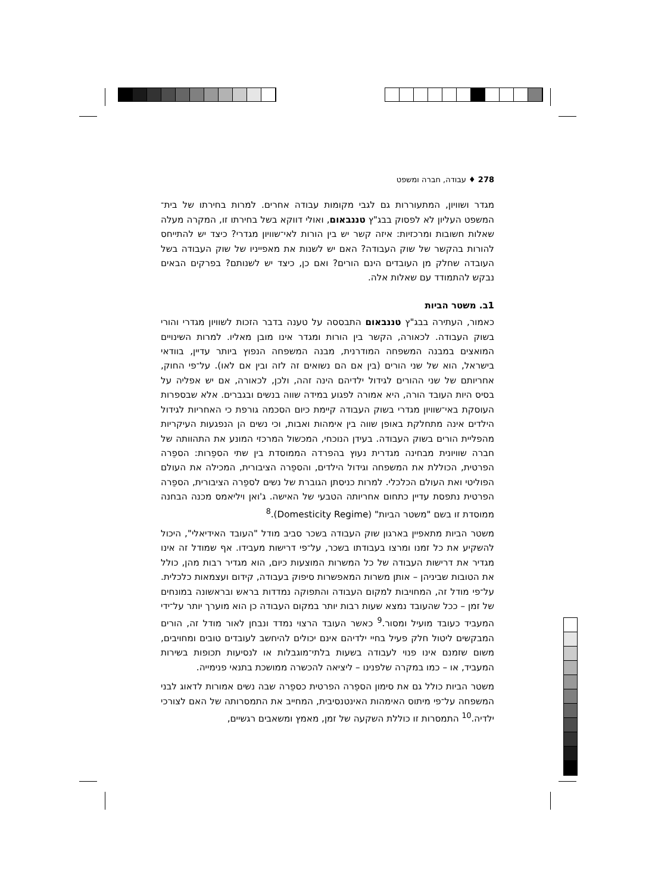278 ♦ עבודה, חברה ומשפט
מגדר ושוויון, המתעוררות גם לגבי מקומות עבודה אחרים. למרות בחירתו של בית־המשפט העליון לא לפסוק בבג"ץ טננבאום, ואולי דווקא בשל בחירתו זו, המקרה מעלה שאלות חשובות ומרכזיות: איזה קשר יש בין הורות לאי־שוויון מגדרי? כיצד יש להתייחס להורות בהקשר של שוק העבודה? האם יש לשנות את מאפייניו של שוק העבודה בשל העובדה שחלק מן העובדים הינם הורים? ואם כן, כיצד יש לשנותם? בפרקים הבאים נבקש להתמודד עם שאלות אלה.
1ב. משטר הביות
כאמור, העתירה בבג"ץ טננבאום התבססה על טענה בדבר הזכות לשוויון מגדרי והורי בשוק העבודה. לכאורה, הקשר בין הורות ומגדר אינו מובן מאליו. למרות השינויים המואצים במבנה המשפחה המודרנית, מבנה המשפחה הנפוץ ביותר עדיין, בוודאי בישראל, הוא של שני הורים (בין אם הם נשואים זה לזה ובין אם לאו). על־פי החוק, אחריותם של שני ההורים לגידול ילדיהם הינה זהה, ולכן, לכאורה, אם יש אפליה על בסיס היות העובד הורה, היא אמורה לפגוע במידה שווה בנשים ובגברים. אלא שבספרות העוסקת באי־שוויון מגדרי בשוק העבודה קיימת כיום הסכמה גורפת כי האחריות לגידול הילדים אינה מתחלקת באופן שווה בין אימהות ואבות, וכי נשים הן הנפגעות העיקריות מהפליית הורים בשוק העבודה. בעידן הנוכחי, המכשול המרכזי המונע את התהוותה של חברה שוויונית מבחינה מגדרית נעוץ בהפרדה הממוסדת בין שתי הספֵרות: הספֵרה הפרטית, הכוללת את המשפחה וגידול הילדים, והספֵרה הציבורית, המכילה את העולם הפוליטי ואת העולם הכלכלי. למרות כניסתן הגוברת של נשים לספֵרה הציבורית, הספֵרה הפרטית נתפסת עדיין כתחום אחריותה הטבעי של האישה. ג'ואן ויליאמס מכנה הבחנה ממוסדת זו בשם "משטר הביות" (Domesticity Regime).<sup>8</sup>
משטר הביות מתאפיין בארגון שוק העבודה בשכר סביב מודל "העובד האידיאלי", היכול להשקיע את כל זמנו ומרצו בעבודתו בשכר, על־פי דרישות מעבידו. אף שמודל זה אינו מגדיר את דרישות העבודה של כל המשרות המוצעות כיום, הוא מגדיר רבות מהן, כולל את הטובות שביניהן – אותן משרות המאפשרות סיפוק בעבודה, קידום ועצמאות כלכלית. על־פי מודל זה, המחויבות למקום העבודה והתפוקה נמדדות בראש ובראשונה במונחים של זמן – ככל שהעובד נמצא שעות רבות יותר במקום העבודה כן הוא מוערך יותר על־ידי המעביד כעובד מועיל ומסור.<sup>9</sup> כאשר העובד הרצוי נמדד ונבחן לאור מודל זה, הורים המבקשים ליטול חלק פעיל בחיי ילדיהם אינם יכולים להיחשב לעובדים טובים ומחויבים, משום שזמנם אינו פנוי לעבודה בשעות בלתי־מוגבלות או לנסיעות תכופות בשירות המעביד, או – כמו במקרה שלפנינו – ליציאה להכשרה ממושכת בתנאי פנימייה.
משטר הביות כולל גם את סימון הספֵרה הפרטית כספֵרה שבה נשים אמורות לדאוג לבני המשפחה על־פי מיתוס האימהות האינטנסיבית, המחייב את התמסרותה של האם לצורכי ילדיה.<sup>10</sup> התמסרות זו כוללת השקעה של זמן, מאמץ ומשאבים רגשיים,